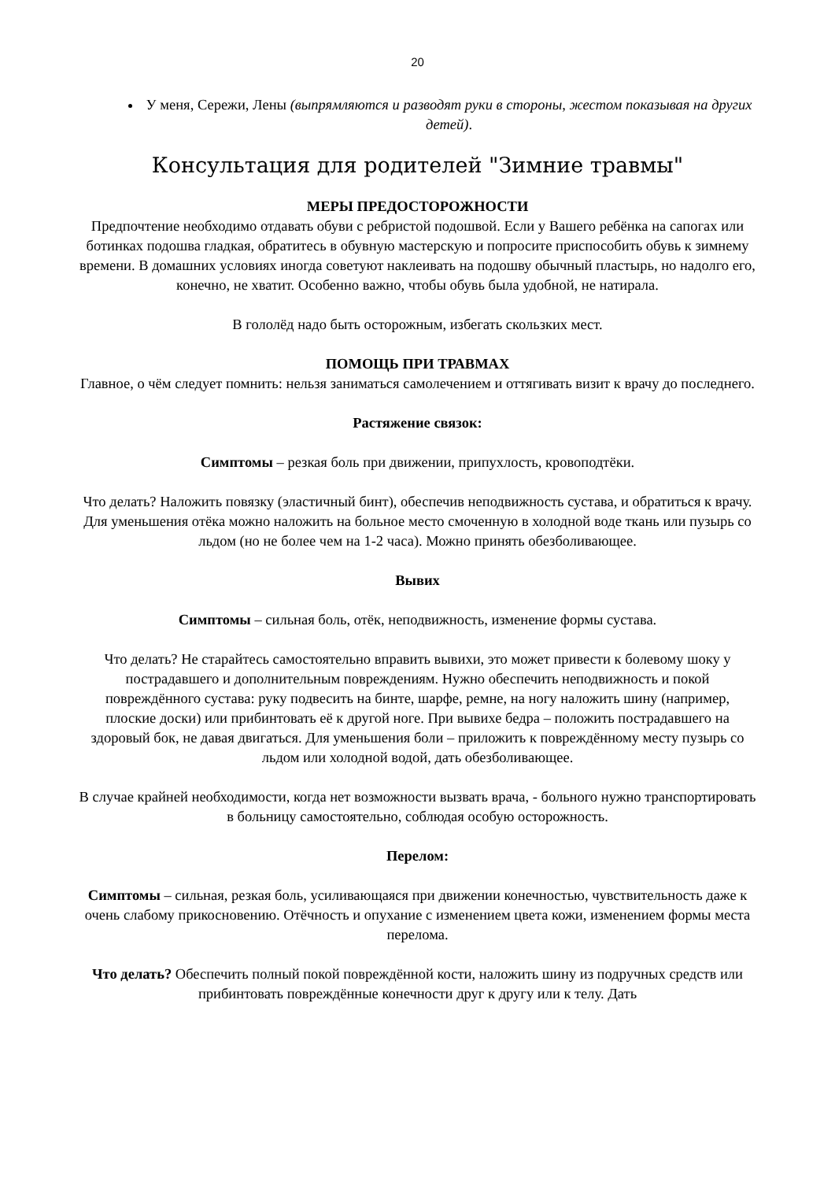20
У меня, Сережи, Лены (выпрямляются и разводят руки в стороны, жестом показывая на других детей).
Консультация для родителей "Зимние травмы"
МЕРЫ ПРЕДОСТОРОЖНОСТИ
Предпочтение необходимо отдавать обуви с ребристой подошвой. Если у Вашего ребёнка на сапогах или ботинках подошва гладкая, обратитесь в обувную мастерскую и попросите приспособить обувь к зимнему времени. В домашних условиях иногда советуют наклеивать на подошву обычный пластырь, но надолго его, конечно, не хватит. Особенно важно, чтобы обувь была удобной, не натирала.
В гололёд надо быть осторожным, избегать скользких мест.
ПОМОЩЬ ПРИ ТРАВМАХ
Главное, о чём следует помнить: нельзя заниматься самолечением и оттягивать визит к врачу до последнего.
Растяжение связок:
Симптомы – резкая боль при движении, припухлость, кровоподтёки.
Что делать? Наложить повязку (эластичный бинт), обеспечив неподвижность сустава, и обратиться к врачу. Для уменьшения отёка можно наложить на больное место смоченную в холодной воде ткань или пузырь со льдом (но не более чем на 1-2 часа). Можно принять обезболивающее.
Вывих
Симптомы – сильная боль, отёк, неподвижность, изменение формы сустава.
Что делать? Не старайтесь самостоятельно вправить вывихи, это может привести к болевому шоку у пострадавшего и дополнительным повреждениям. Нужно обеспечить неподвижность и покой повреждённого сустава: руку подвесить на бинте, шарфе, ремне, на ногу наложить шину (например, плоские доски) или прибинтовать её к другой ноге. При вывихе бедра – положить пострадавшего на здоровый бок, не давая двигаться. Для уменьшения боли – приложить к повреждённому месту пузырь со льдом или холодной водой, дать обезболивающее.
В случае крайней необходимости, когда нет возможности вызвать врача, - больного нужно транспортировать в больницу самостоятельно, соблюдая особую осторожность.
Перелом:
Симптомы – сильная, резкая боль, усиливающаяся при движении конечностью, чувствительность даже к очень слабому прикосновению. Отёчность и опухание с изменением цвета кожи, изменением формы места перелома.
Что делать? Обеспечить полный покой повреждённой кости, наложить шину из подручных средств или прибинтовать повреждённые конечности друг к другу или к телу. Дать